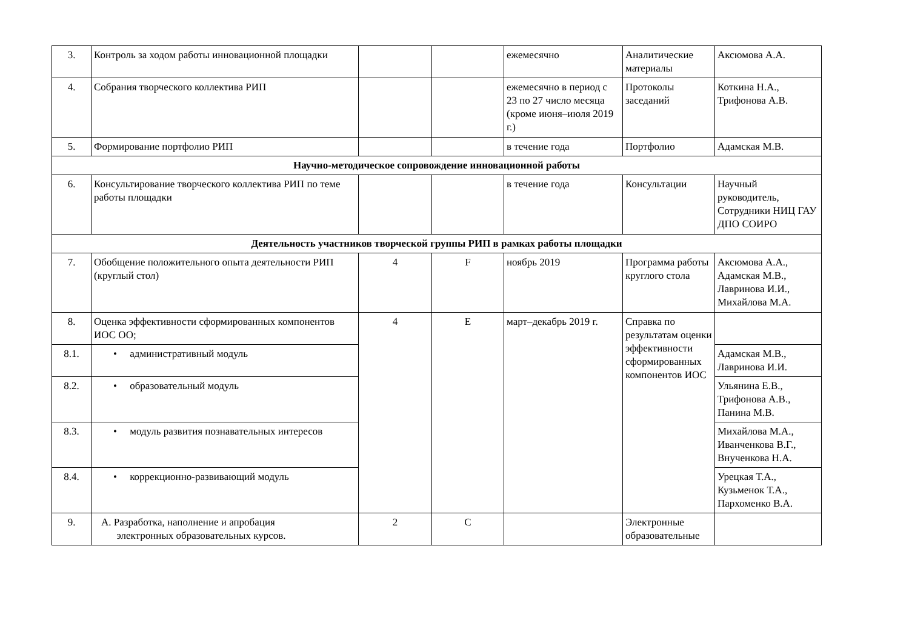| 3. | Контроль за ходом работы инновационной площадки | | | ежемесячно | Аналитические материалы | Аксюмова А.А. |
| 4. | Собрания творческого коллектива РИП | | | ежемесячно в период с 23 по 27 число месяца (кроме июня–июля 2019 г.) | Протоколы заседаний | Коткина Н.А., Трифонова А.В. |
| 5. | Формирование портфолио РИП | | | в течение года | Портфолио | Адамская М.В. |
| Научно-методическое сопровождение инновационной работы | | | | | | |
| 6. | Консультирование творческого коллектива РИП по теме работы площадки | | | в течение года | Консультации | Научный руководитель, Сотрудники НИЦ ГАУ ДПО СОИРО |
| Деятельность участников творческой группы РИП в рамках работы площадки | | | | | | |
| 7. | Обобщение положительного опыта деятельности РИП (круглый стол) | 4 | F | ноябрь 2019 | Программа работы круглого стола | Аксюмова А.А., Адамская М.В., Лавринова И.И., Михайлова М.А. |
| 8. | Оценка эффективности сформированных компонентов ИОС ОО; | 4 | E | март–декабрь 2019 г. | Справка по результатам оценки эффективности сформированных компонентов ИОС | |
| 8.1. | • административный модуль | | | | | Адамская М.В., Лавринова И.И. |
| 8.2. | • образовательный модуль | | | | | Ульянина Е.В., Трифонова А.В., Панина М.В. |
| 8.3. | • модуль развития познавательных интересов | | | | | Михайлова М.А., Иванченкова В.Г., Внученкова Н.А. |
| 8.4. | • коррекционно-развивающий модуль | | | | | Урецкая Т.А., Кузьменок Т.А., Пархоменко В.А. |
| 9. | A. Разработка, наполнение и апробация электронных образовательных курсов. | 2 | C | | Электронные образовательные | |